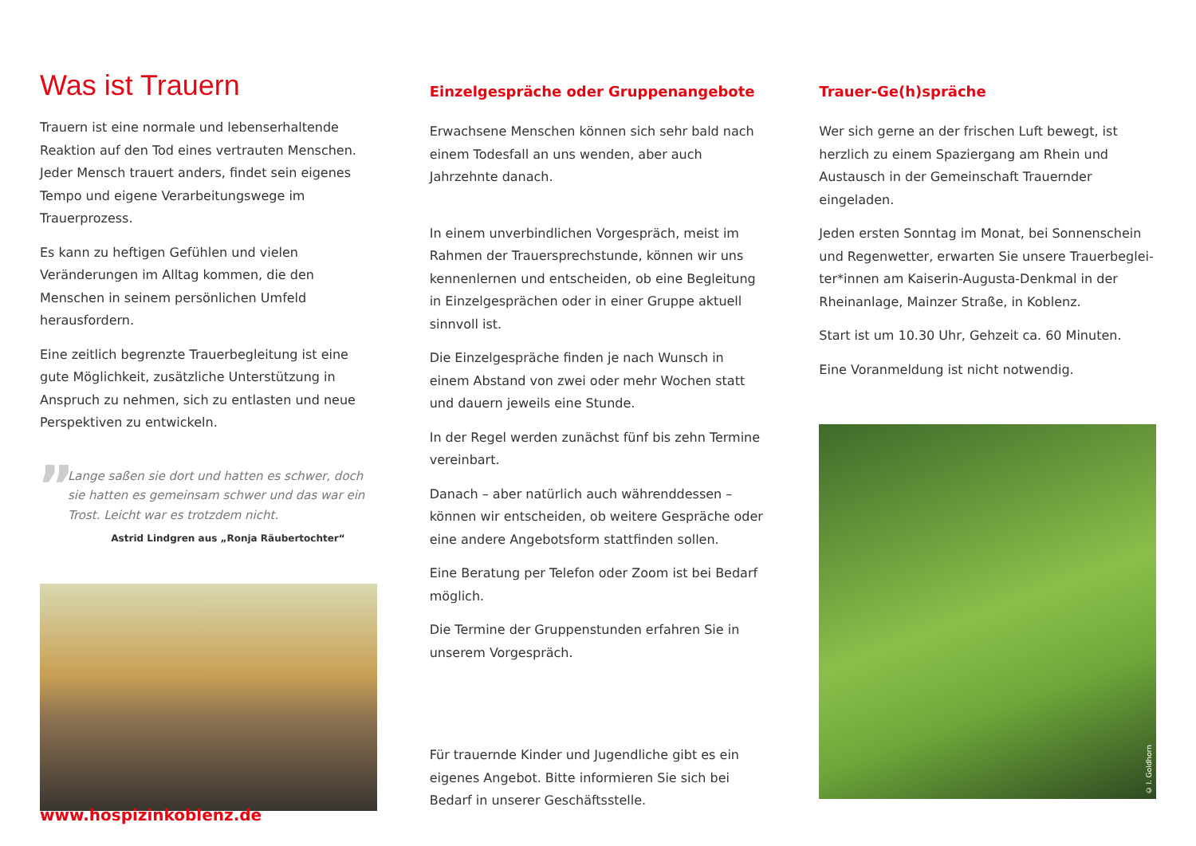Was ist Trauern
Trauern ist eine normale und lebenserhaltende Reaktion auf den Tod eines vertrauten Menschen. Jeder Mensch trauert anders, findet sein eigenes Tempo und eigene Verarbeitungswege im Trauerprozess.
Es kann zu heftigen Gefühlen und vielen Veränderungen im Alltag kommen, die den Menschen in seinem persön­lichen Umfeld herausfordern.
Eine zeitlich begrenzte Trauerbegleitung ist eine gute Möglichkeit, zusätzliche Unterstützung in Anspruch zu nehmen, sich zu entlasten und neue Perspektiven zu entwickeln.
” Lange saßen sie dort und hatten es schwer, doch sie hatten es gemeinsam schwer und das war ein Trost. Leicht war es trotzdem nicht.
Astrid Lindgren aus „Ronja Räubertochter“
Einzelgespräche oder Gruppenangebote
Erwachsene Menschen können sich sehr bald nach einem Todesfall an uns wenden, aber auch Jahrzehnte danach.
In einem unverbindlichen Vorgespräch, meist im Rahmen der Trauersprechstunde, können wir uns kennenlernen und entscheiden, ob eine Begleitung in Einzelgesprächen oder in einer Gruppe aktuell sinnvoll ist.
Die Einzelgespräche finden je nach Wunsch in einem Abstand von zwei oder mehr Wochen statt und dauern jeweils eine Stunde.
In der Regel werden zunächst fünf bis zehn Termine vereinbart.
Danach – aber natürlich auch währenddessen – können wir entscheiden, ob weitere Gespräche oder eine andere Angebotsform stattfinden sollen.
Eine Beratung per Telefon oder Zoom ist bei Bedarf möglich.
Die Termine der Gruppenstunden erfahren Sie in unserem Vorgespräch.
Für trauernde Kinder und Jugendliche gibt es ein eigenes Angebot. Bitte informieren Sie sich bei Bedarf in unserer Geschäftsstelle.
Trauer-Ge(h)spräche
Wer sich gerne an der frischen Luft bewegt, ist herzlich zu einem Spaziergang am Rhein und Austausch in der Gemeinschaft Trauernder eingeladen.
Jeden ersten Sonntag im Monat, bei Sonnenschein und Regenwetter, erwarten Sie unsere Trauerbeglei­ter*innen am Kaiserin-Augusta-Denkmal in der Rheinanlage, Mainzer Straße, in Koblenz.
Start ist um 10.30 Uhr, Gehzeit ca. 60 Minuten.
Eine Voranmeldung ist nicht notwendig.
© I. Goldhorn
www.hospizinkoblenz.de